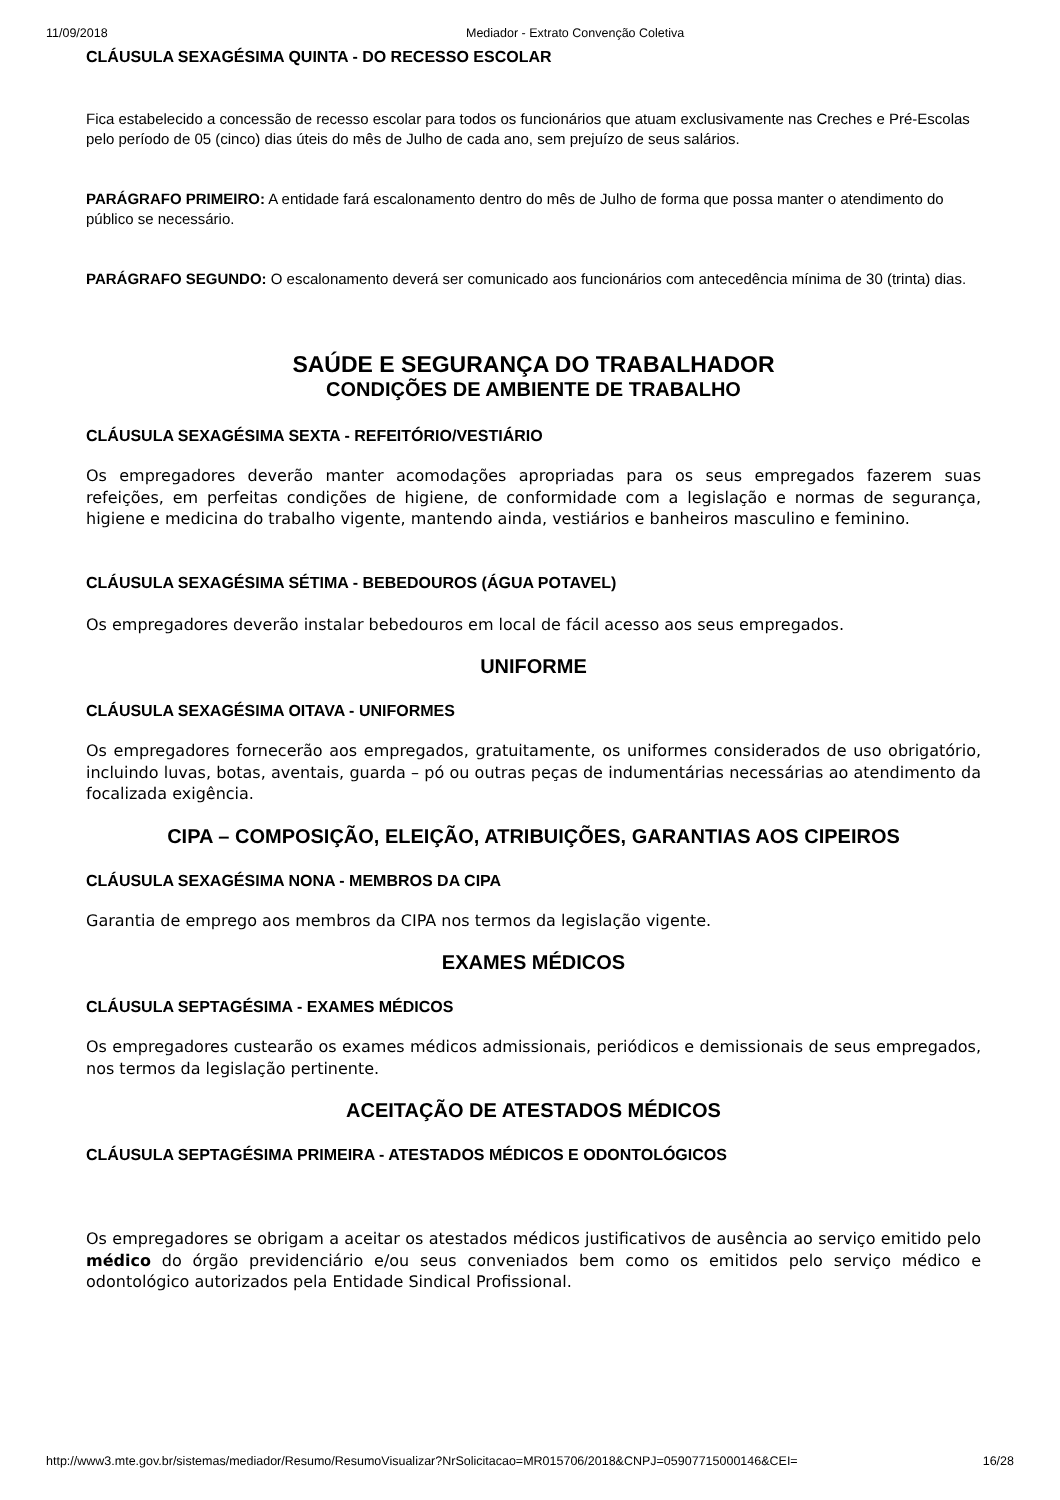11/09/2018 Mediador - Extrato Convenção Coletiva
CLÁUSULA SEXAGÉSIMA QUINTA - DO RECESSO ESCOLAR
Fica estabelecido a concessão de recesso escolar para todos os funcionários que atuam exclusivamente nas Creches e Pré-Escolas pelo período de 05 (cinco) dias úteis do mês de Julho de cada ano, sem prejuízo de seus salários.
PARÁGRAFO PRIMEIRO: A entidade fará escalonamento dentro do mês de Julho de forma que possa manter o atendimento do público se necessário.
PARÁGRAFO SEGUNDO: O escalonamento deverá ser comunicado aos funcionários com antecedência mínima de 30 (trinta) dias.
SAÚDE E SEGURANÇA DO TRABALHADOR
CONDIÇÕES DE AMBIENTE DE TRABALHO
CLÁUSULA SEXAGÉSIMA SEXTA - REFEITÓRIO/VESTIÁRIO
Os empregadores deverão manter acomodações apropriadas para os seus empregados fazerem suas refeições, em perfeitas condições de higiene, de conformidade com a legislação e normas de segurança, higiene e medicina do trabalho vigente, mantendo ainda, vestiários e banheiros masculino e feminino.
CLÁUSULA SEXAGÉSIMA SÉTIMA - BEBEDOUROS (ÁGUA POTAVEL)
Os empregadores deverão instalar bebedouros em local de fácil acesso aos seus empregados.
UNIFORME
CLÁUSULA SEXAGÉSIMA OITAVA - UNIFORMES
Os empregadores fornecerão aos empregados, gratuitamente, os uniformes considerados de uso obrigatório, incluindo luvas, botas, aventais, guarda – pó ou outras peças de indumentárias necessárias ao atendimento da focalizada exigência.
CIPA – COMPOSIÇÃO, ELEIÇÃO, ATRIBUIÇÕES, GARANTIAS AOS CIPEIROS
CLÁUSULA SEXAGÉSIMA NONA - MEMBROS DA CIPA
Garantia de emprego aos membros da CIPA nos termos da legislação vigente.
EXAMES MÉDICOS
CLÁUSULA SEPTAGÉSIMA - EXAMES MÉDICOS
Os empregadores custearão os exames médicos admissionais, periódicos e demissionais de seus empregados, nos termos da legislação pertinente.
ACEITAÇÃO DE ATESTADOS MÉDICOS
CLÁUSULA SEPTAGÉSIMA PRIMEIRA - ATESTADOS MÉDICOS E ODONTOLÓGICOS
Os empregadores se obrigam a aceitar os atestados médicos justificativos de ausência ao serviço emitido pelo médico do órgão previdenciário e/ou seus conveniados bem como os emitidos pelo serviço médico e odontológico autorizados pela Entidade Sindical Profissional.
http://www3.mte.gov.br/sistemas/mediador/Resumo/ResumoVisualizar?NrSolicitacao=MR015706/2018&CNPJ=05907715000146&CEI= 16/28